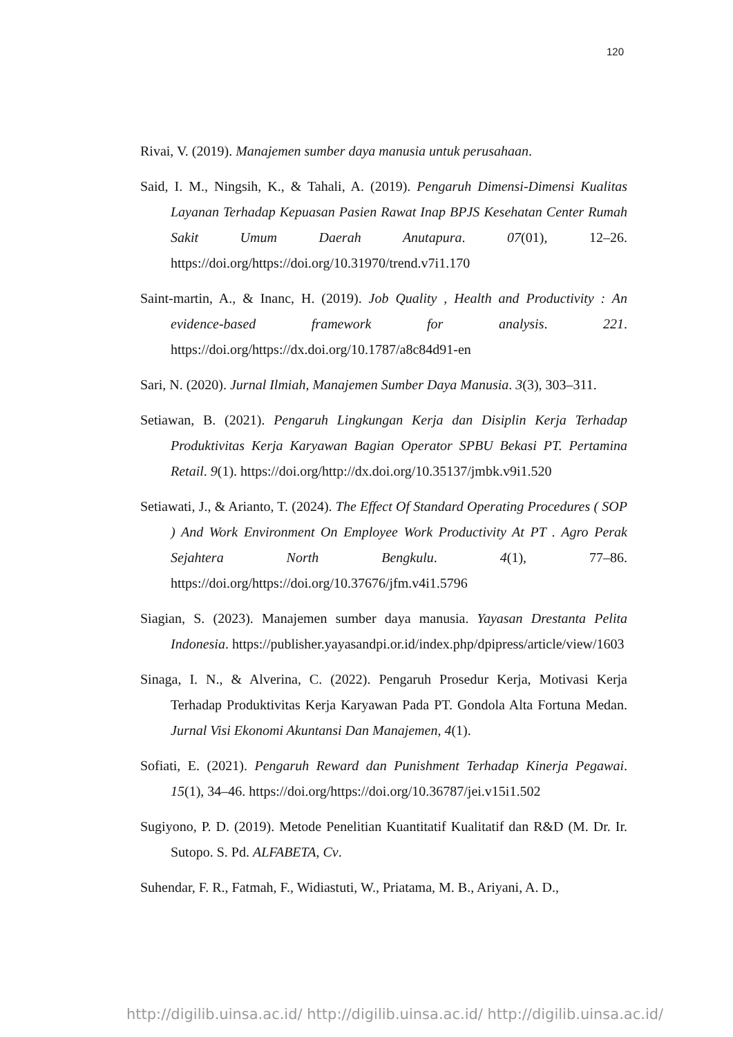120
Rivai, V. (2019). Manajemen sumber daya manusia untuk perusahaan.
Said, I. M., Ningsih, K., & Tahali, A. (2019). Pengaruh Dimensi-Dimensi Kualitas Layanan Terhadap Kepuasan Pasien Rawat Inap BPJS Kesehatan Center Rumah Sakit Umum Daerah Anutapura. 07(01), 12–26. https://doi.org/https://doi.org/10.31970/trend.v7i1.170
Saint-martin, A., & Inanc, H. (2019). Job Quality , Health and Productivity : An evidence-based framework for analysis. 221. https://doi.org/https://dx.doi.org/10.1787/a8c84d91-en
Sari, N. (2020). Jurnal Ilmiah, Manajemen Sumber Daya Manusia. 3(3), 303–311.
Setiawan, B. (2021). Pengaruh Lingkungan Kerja dan Disiplin Kerja Terhadap Produktivitas Kerja Karyawan Bagian Operator SPBU Bekasi PT. Pertamina Retail. 9(1). https://doi.org/http://dx.doi.org/10.35137/jmbk.v9i1.520
Setiawati, J., & Arianto, T. (2024). The Effect Of Standard Operating Procedures ( SOP ) And Work Environment On Employee Work Productivity At PT . Agro Perak Sejahtera North Bengkulu. 4(1), 77–86. https://doi.org/https://doi.org/10.37676/jfm.v4i1.5796
Siagian, S. (2023). Manajemen sumber daya manusia. Yayasan Drestanta Pelita Indonesia. https://publisher.yayasandpi.or.id/index.php/dpipress/article/view/1603
Sinaga, I. N., & Alverina, C. (2022). Pengaruh Prosedur Kerja, Motivasi Kerja Terhadap Produktivitas Kerja Karyawan Pada PT. Gondola Alta Fortuna Medan. Jurnal Visi Ekonomi Akuntansi Dan Manajemen, 4(1).
Sofiati, E. (2021). Pengaruh Reward dan Punishment Terhadap Kinerja Pegawai. 15(1), 34–46. https://doi.org/https://doi.org/10.36787/jei.v15i1.502
Sugiyono, P. D. (2019). Metode Penelitian Kuantitatif Kualitatif dan R&D (M. Dr. Ir. Sutopo. S. Pd. ALFABETA, Cv.
Suhendar, F. R., Fatmah, F., Widiastuti, W., Priatama, M. B., Ariyani, A. D.,
http://digilib.uinsa.ac.id/ http://digilib.uinsa.ac.id/ http://digilib.uinsa.ac.id/